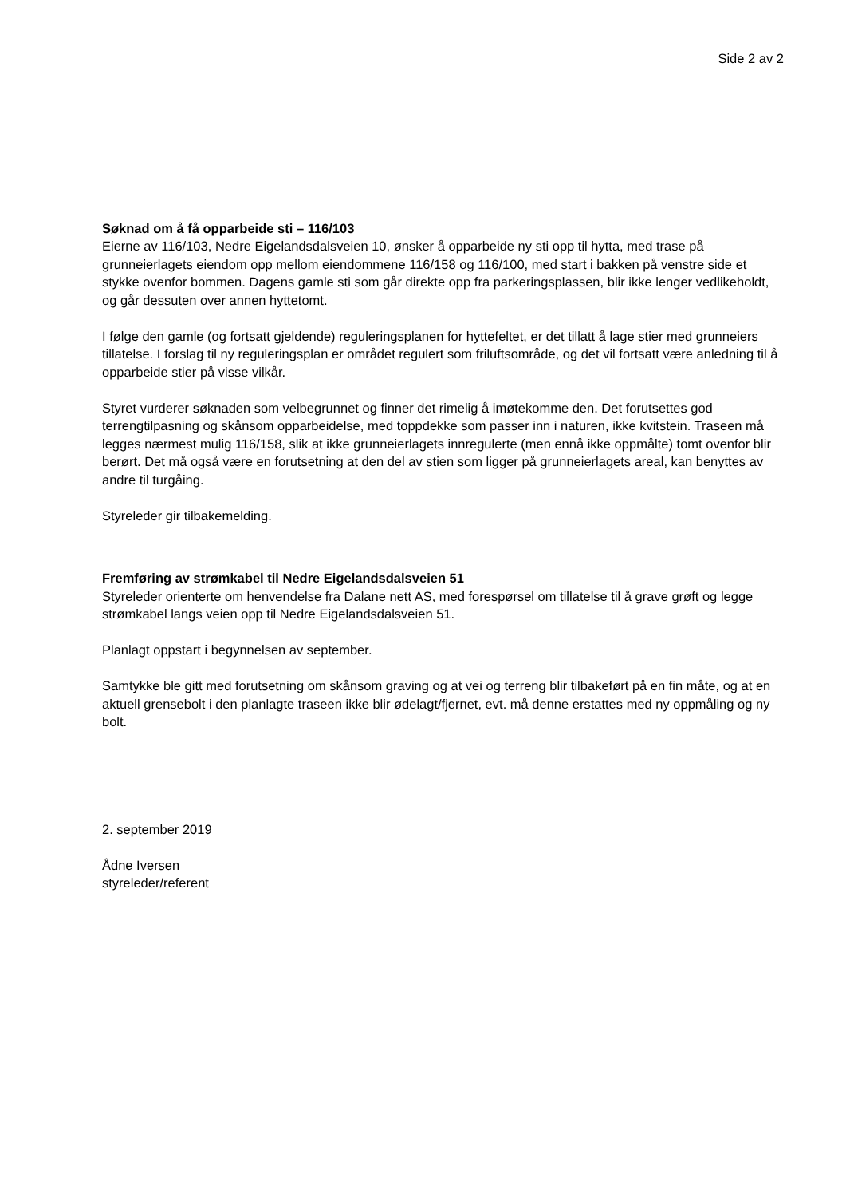Side 2 av 2
Søknad om å få opparbeide sti – 116/103
Eierne av 116/103, Nedre Eigelandsdalsveien 10, ønsker å opparbeide ny sti opp til hytta, med trase på grunneierlagets eiendom opp mellom eiendommene 116/158 og 116/100, med start i bakken på venstre side et stykke ovenfor bommen. Dagens gamle sti som går direkte opp fra parkeringsplassen, blir ikke lenger vedlikeholdt, og går dessuten over annen hyttetomt.
I følge den gamle (og fortsatt gjeldende) reguleringsplanen for hyttefeltet, er det tillatt å lage stier med grunneiers tillatelse. I forslag til ny reguleringsplan er området regulert som friluftsområde, og det vil fortsatt være anledning til å opparbeide stier på visse vilkår.
Styret vurderer søknaden som velbegrunnet og finner det rimelig å imøtekomme den. Det forutsettes god terrengtilpasning og skånsom opparbeidelse, med toppdekke som passer inn i naturen, ikke kvitstein. Traseen må legges nærmest mulig 116/158, slik at ikke grunneierlagets innregulerte (men ennå ikke oppmålte) tomt ovenfor blir berørt. Det må også være en forutsetning at den del av stien som ligger på grunneierlagets areal, kan benyttes av andre til turgåing.
Styreleder gir tilbakemelding.
Fremføring av strømkabel til Nedre Eigelandsdalsveien 51
Styreleder orienterte om henvendelse fra Dalane nett AS, med forespørsel om tillatelse til å grave grøft og legge strømkabel langs veien opp til Nedre Eigelandsdalsveien 51.
Planlagt oppstart i begynnelsen av september.
Samtykke ble gitt med forutsetning om skånsom graving og at vei og terreng blir tilbakeført på en fin måte, og at en aktuell grensebolt i den planlagte traseen ikke blir ødelagt/fjernet, evt. må denne erstattes med ny oppmåling og ny bolt.
2. september 2019
Ådne Iversen
styreleder/referent